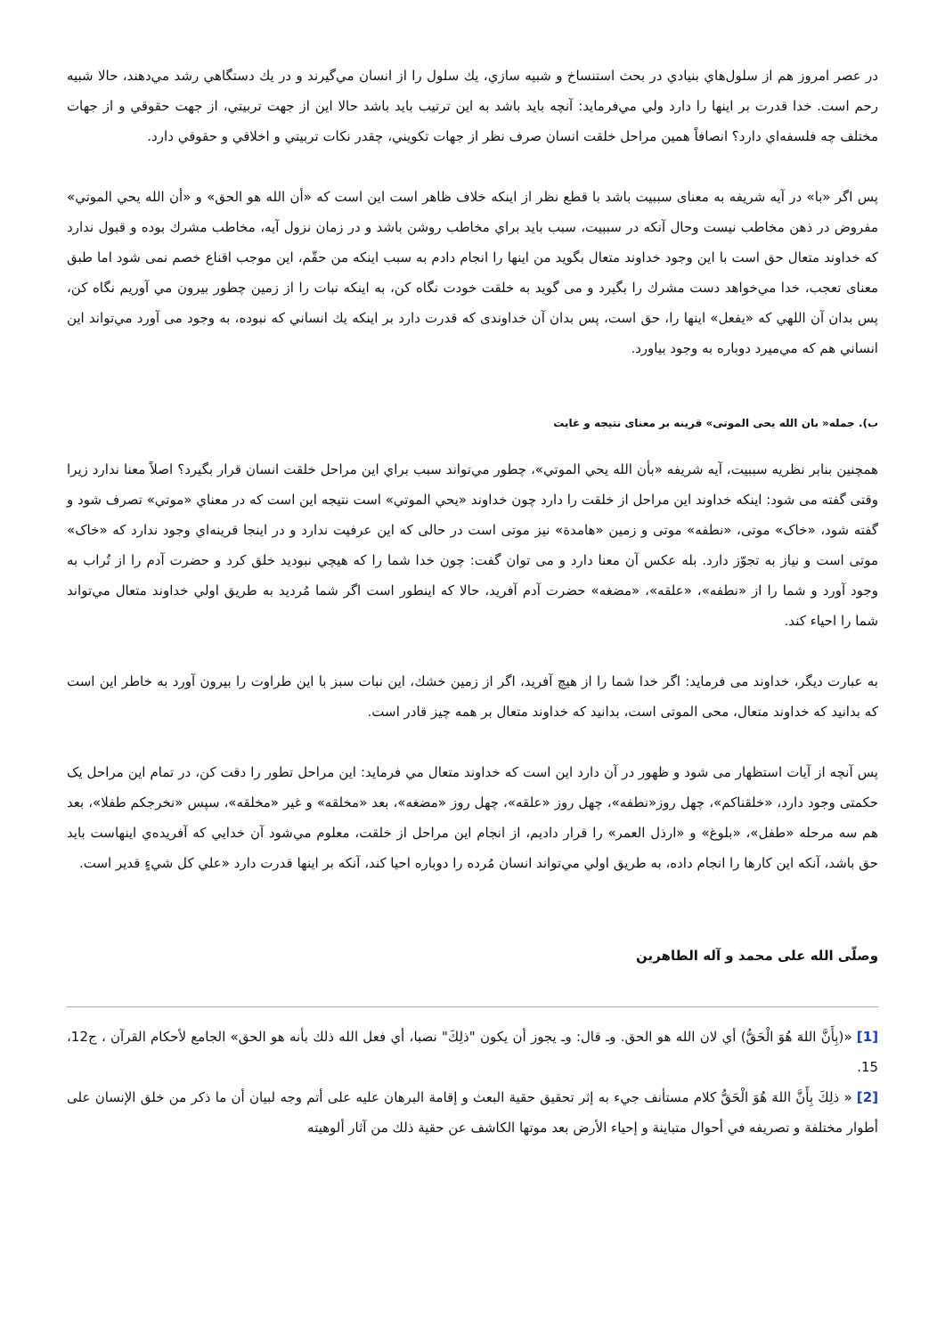در عصر امروز هم از سلول‌هاي بنيادي در بحث استنساخ و شبيه سازي، يك سلول را از انسان مي‌گيرند و در يك دستگاهي رشد مي‌دهند، حالا شبيه رحم است. خدا قدرت بر اينها را دارد ولي مي‌فرمايد: آنچه بايد باشد به اين ترتيب بايد باشد حالا اين از جهت تربيتي، از جهت حقوقي و از جهات مختلف چه فلسفه‌اي دارد؟ انصافاً همين مراحل خلقت انسان صرف نظر از جهات تكويني، چقدر نكات تربيتي و اخلاقي و حقوقي دارد.
پس اگر «با» در آيه شريفه به معنای سببيت باشد با قطع نظر از اينكه خلاف ظاهر است اين است كه «أن الله هو الحق» و «أن الله يحي الموتي» مفروض در ذهن مخاطب نيست وحال آنكه در سببيت، سبب بايد براي مخاطب روشن باشد و در زمان نزول آيه، مخاطب مشرك بوده و قبول ندارد كه خداوند متعال حق است با اين وجود خداوند متعال بگويد من اينها را انجام دادم به سبب اينكه من حقّم، اين موجب اقناع خصم نمی شود اما طبق معنای تعجب، خدا مي‌خواهد دست مشرك را بگيرد و می گويد به خلقت خودت نگاه كن، به اينكه نبات را از زمين چطور بيرون مي آوريم نگاه كن، پس بدان آن اللهي كه «يفعل» اينها را، حق است، پس بدان آن خداوندی كه قدرت دارد بر اينكه يك انساني كه نبوده، به وجود می آورد مي‌تواند اين انساني هم كه مي‌ميرد دوباره به وجود بياورد.
ب). جمله« بان الله يحی الموتی» قرينه بر معنای نتيجه و غايت
همچنين بنابر نظريه سببيت، آيه شريفه «بأن الله يحي الموتي»، چطور مي‌تواند سبب براي اين مراحل خلقت انسان قرار بگيرد؟ اصلاً معنا ندارد زيرا وقتی گفته می شود: اينكه خداوند اين مراحل از خلقت را دارد چون خداوند «يحي الموتي» است نتيجه اين است كه در معناي «موتي» تصرف شود و گفته شود، «خاک» موتی، «نطفه» موتی و زمين «هامدة» نيز موتی است در حالی كه اين عرفيت ندارد و در اينجا قرينه‌اي وجود ندارد كه «خاک» موتی است و نياز به تجوّز دارد. بله عكس آن معنا دارد و می توان گفت: چون خدا شما را كه هيچي نبوديد خلق كرد و حضرت آدم را از تُراب به وجود آورد و شما را از «نطفه»، «علقه»، «مضغه» حضرت آدم آفريد، حالا كه اينطور است اگر شما مُرديد به طريق اولي خداوند متعال مي‌تواند شما را احياء كند.
به عبارت ديگر، خداوند می فرمايد: اگر خدا شما را از هيچ آفريد، اگر از زمين خشك، اين نبات سبز با اين طراوت را بيرون آورد به خاطر اين است كه بدانيد كه خداوند متعال، محی الموتی است، بدانيد كه خداوند متعال بر همه چيز قادر است.
پس آنچه از آيات استظهار می شود و ظهور در آن دارد اين است كه خداوند متعال مي فرمايد: اين مراحل تطور را دقت كن، در تمام اين مراحل يک حكمتی وجود دارد، «خلقناكم»، چهل روز«نطفه»، چهل روز «علقه»، چهل روز «مضغه»، بعد «مخلقه» و غير «مخلقه»، سپس «نخرجكم طفلا»، بعد هم سه مرحله «طفل»، «بلوغ» و «ارذل العمر» را قرار داديم، از انجام اين مراحل از خلقت، معلوم مي‌شود آن خدايي كه آفريده‌ي اينهاست بايد حق باشد، آنكه اين كارها را انجام داده، به طريق اولي مي‌تواند انسان مُرده را دوباره احيا كند، آنكه بر اينها قدرت دارد «علي كل شيءٍ قدير است.
وصلّی الله علی محمد و آله الطاهرين
[1] «(بِأَنَّ اللهَ هُوَ الْحَقُّ) أي لان الله هو الحق. وـ قال: وـ يجوز أن يكون "ذلِكَ" نصبا، أي فعل الله ذلك بأنه هو الحق» الجامع لأحكام القرآن ، ج12، 15.
[2] « ذلِكَ بِأَنَّ اللهَ هُوَ الْحَقُّ كلام مستأنف جيء به إثر تحقيق حقية البعث و إقامة البرهان عليه على أتم وجه لبيان أن ما ذكر من خلق الإنسان على أطوار مختلفة و تصريفه في أحوال متباينة و إحياء الأرض بعد موتها الكاشف عن حقية ذلك من آثار ألوهيته